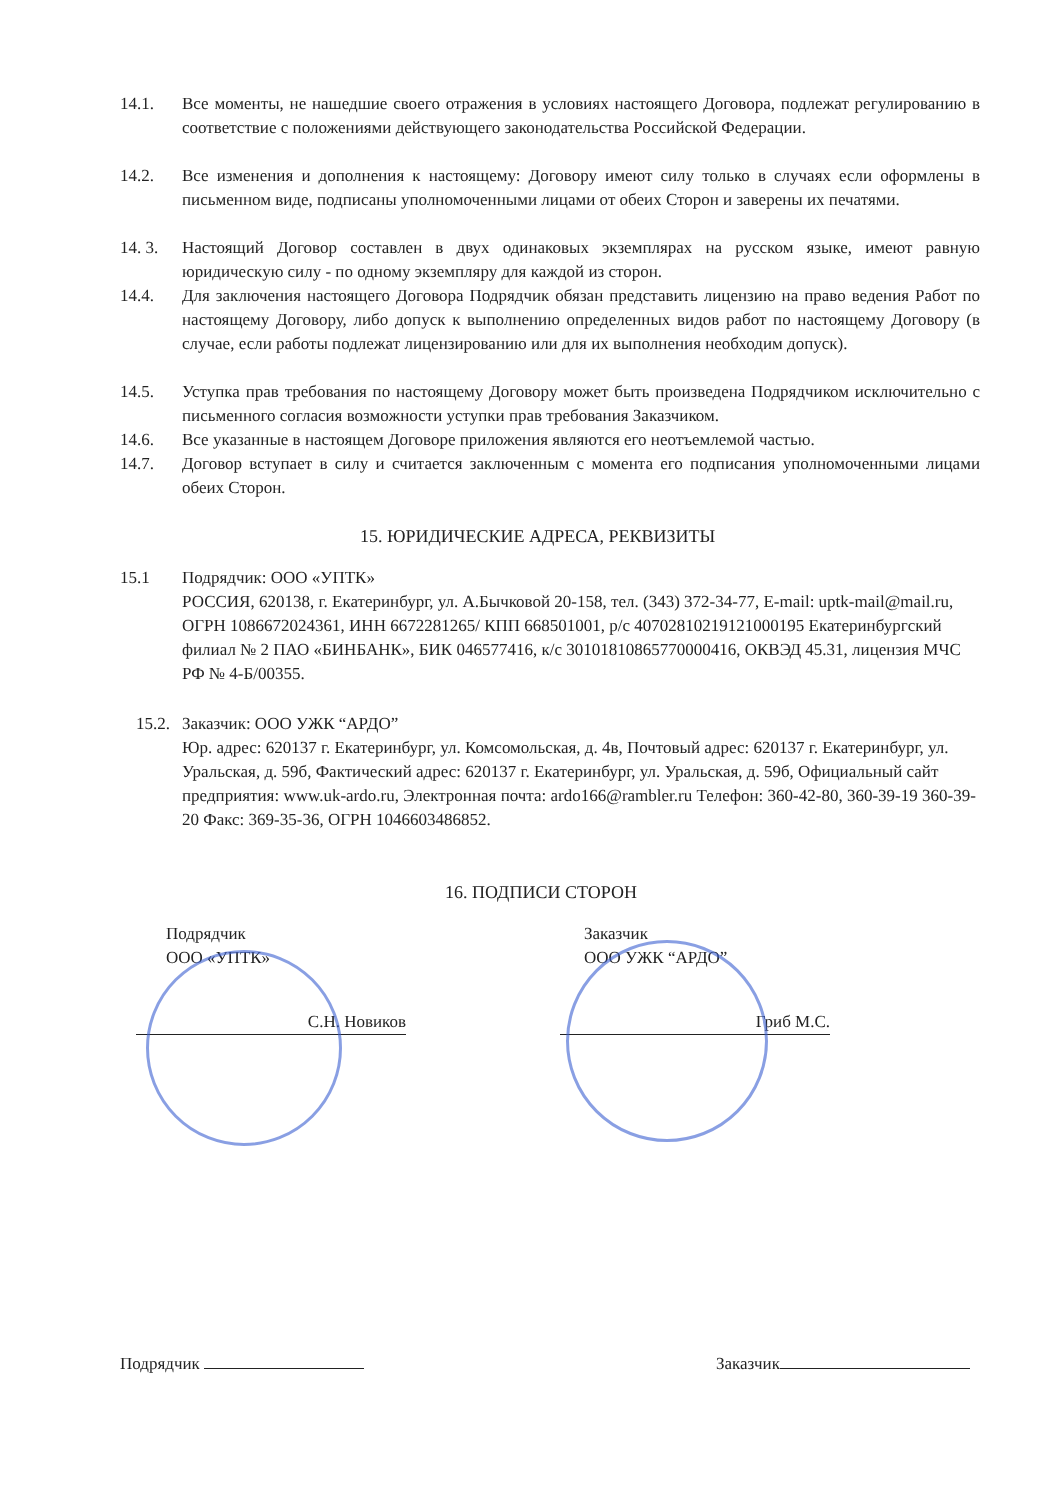14.1. Все моменты, не нашедшие своего отражения в условиях настоящего Договора, подлежат регулированию в соответствие с положениями действующего законодательства Российской Федерации.
14.2. Все изменения и дополнения к настоящему: Договору имеют силу только в случаях если оформлены в письменном виде, подписаны уполномоченными лицами от обеих Сторон и заверены их печатями.
14. 3. Настоящий Договор составлен в двух одинаковых экземплярах на русском языке, имеют равную юридическую силу - по одному экземпляру для каждой из сторон.
14.4. Для заключения настоящего Договора Подрядчик обязан представить лицензию на право ведения Работ по настоящему Договору, либо допуск к выполнению определенных видов работ по настоящему Договору (в случае, если работы подлежат лицензированию или для их выполнения необходим допуск).
14.5. Уступка прав требования по настоящему Договору может быть произведена Подрядчиком исключительно с письменного согласия возможности уступки прав требования Заказчиком.
14.6. Все указанные в настоящем Договоре приложения являются его неотъемлемой частью.
14.7. Договор вступает в силу и считается заключенным с момента его подписания уполномоченными лицами обеих Сторон.
15. ЮРИДИЧЕСКИЕ АДРЕСА, РЕКВИЗИТЫ
15.1 Подрядчик: ООО «УПТК»
РОССИЯ, 620138, г. Екатеринбург, ул. А.Бычковой 20-158, тел. (343) 372-34-77, E-mail: uptk-mail@mail.ru, ОГРН 1086672024361, ИНН 6672281265/ КПП 668501001, р/с 40702810219121000195 Екатеринбургский филиал № 2 ПАО «БИНБАНК», БИК 046577416, к/с 30101810865770000416, ОКВЭД 45.31, лицензия МЧС РФ № 4-Б/00355.
15.2.
Заказчик: ООО УЖК “АРДО”
Юр. адрес: 620137 г. Екатеринбург, ул. Комсомольская, д. 4в, Почтовый адрес: 620137 г. Екатеринбург, ул. Уральская, д. 59б, Фактический адрес: 620137 г. Екатеринбург, ул. Уральская, д. 59б, Официальный сайт предприятия: www.uk-ardo.ru, Электронная почта: ardo166@rambler.ru Телефон: 360-42-80, 360-39-19 360-39-20 Факс: 369-35-36, ОГРН 1046603486852.
16. ПОДПИСИ СТОРОН
Подрядчик
ООО «УПТК»
С.Н. Новиков
Заказчик
ООО УЖК “АРДО”
Гриб М.С.
Подрядчик Заказчик